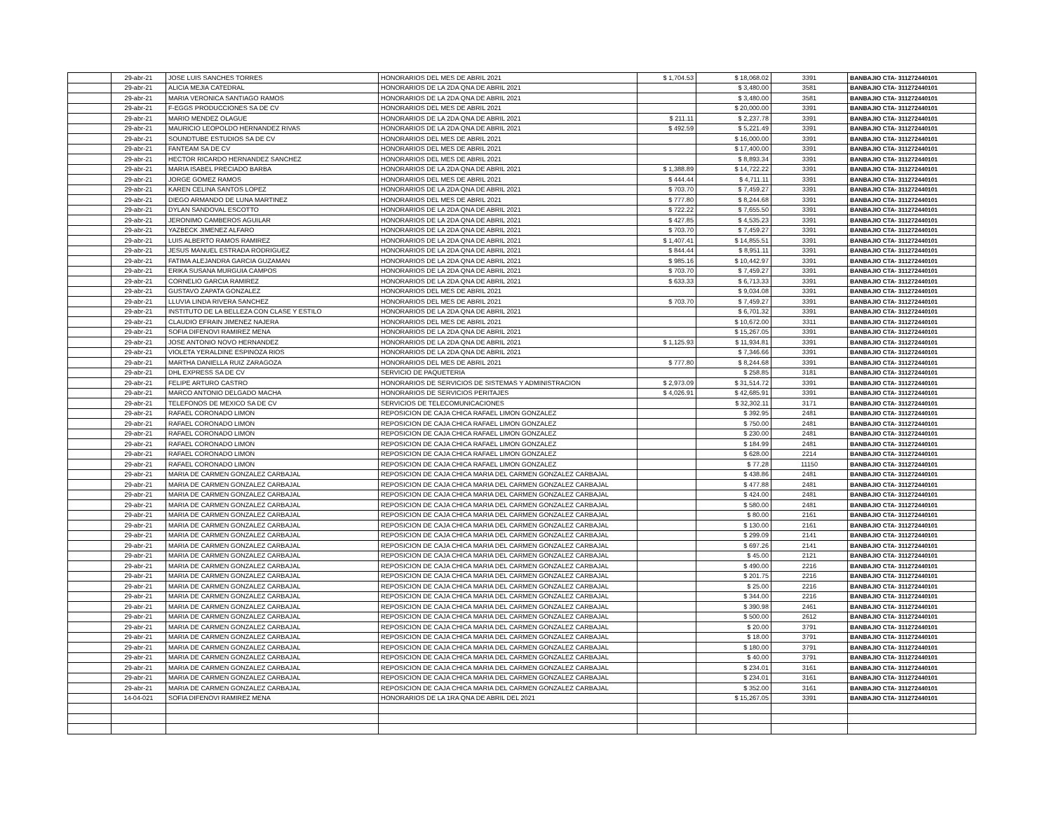| | 29-abr-21 | JOSE LUIS SANCHES TORRES | HONORARIOS DEL MES DE ABRIL 2021 | $ 1,704.53 | $ 18,068.02 | 3391 | BANBAJIO CTA- 311272440101 |
| | 29-abr-21 | ALICIA MEJIA CATEDRAL | HONORARIOS DE LA 2DA QNA DE ABRIL 2021 | | $ 3,480.00 | 3581 | BANBAJIO CTA- 311272440101 |
| | 29-abr-21 | MARIA VERONICA SANTIAGO RAMOS | HONORARIOS DE LA 2DA QNA DE ABRIL 2021 | | $ 3,480.00 | 3581 | BANBAJIO CTA- 311272440101 |
| | 29-abr-21 | F-EGGS PRODUCCIONES SA DE CV | HONORARIOS DEL MES DE ABRIL 2021 | | $ 20,000.00 | 3391 | BANBAJIO CTA- 311272440101 |
| | 29-abr-21 | MARIO MENDEZ OLAGUE | HONORARIOS DE LA 2DA QNA DE ABRIL 2021 | $ 211.11 | $ 2,237.78 | 3391 | BANBAJIO CTA- 311272440101 |
| | 29-abr-21 | MAURICIO LEOPOLDO HERNANDEZ RIVAS | HONORARIOS DE LA 2DA QNA DE ABRIL 2021 | $ 492.59 | $ 5,221.49 | 3391 | BANBAJIO CTA- 311272440101 |
| | 29-abr-21 | SOUNDTUBE ESTUDIOS SA DE CV | HONORARIOS DEL MES DE ABRIL 2021 | | $ 16,000.00 | 3391 | BANBAJIO CTA- 311272440101 |
| | 29-abr-21 | FANTEAM SA DE CV | HONORARIOS DEL MES DE ABRIL 2021 | | $ 17,400.00 | 3391 | BANBAJIO CTA- 311272440101 |
| | 29-abr-21 | HECTOR RICARDO HERNANDEZ SANCHEZ | HONORARIOS DEL MES DE ABRIL 2021 | | $ 8,893.34 | 3391 | BANBAJIO CTA- 311272440101 |
| | 29-abr-21 | MARIA ISABEL PRECIADO BARBA | HONORARIOS DE LA 2DA QNA DE ABRIL 2021 | $ 1,388.89 | $ 14,722.22 | 3391 | BANBAJIO CTA- 311272440101 |
| | 29-abr-21 | JORGE GOMEZ RAMOS | HONORARIOS DEL MES DE ABRIL 2021 | $ 444.44 | $ 4,711.11 | 3391 | BANBAJIO CTA- 311272440101 |
| | 29-abr-21 | KAREN CELINA SANTOS LOPEZ | HONORARIOS DE LA 2DA QNA DE ABRIL 2021 | $ 703.70 | $ 7,459.27 | 3391 | BANBAJIO CTA- 311272440101 |
| | 29-abr-21 | DIEGO ARMANDO DE LUNA MARTINEZ | HONORARIOS DEL MES DE ABRIL 2021 | $ 777.80 | $ 8,244.68 | 3391 | BANBAJIO CTA- 311272440101 |
| | 29-abr-21 | DYLAN SANDOVAL ESCOTTO | HONORARIOS DE LA 2DA QNA DE ABRIL 2021 | $ 722.22 | $ 7,655.50 | 3391 | BANBAJIO CTA- 311272440101 |
| | 29-abr-21 | JERONIMO CAMBEROS AGUILAR | HONORARIOS DE LA 2DA QNA DE ABRIL 2021 | $ 427.85 | $ 4,535.23 | 3391 | BANBAJIO CTA- 311272440101 |
| | 29-abr-21 | YAZBECK JIMENEZ ALFARO | HONORARIOS DE LA 2DA QNA DE ABRIL 2021 | $ 703.70 | $ 7,459.27 | 3391 | BANBAJIO CTA- 311272440101 |
| | 29-abr-21 | LUIS ALBERTO RAMOS RAMIREZ | HONORARIOS DE LA 2DA QNA DE ABRIL 2021 | $ 1,407.41 | $ 14,855.51 | 3391 | BANBAJIO CTA- 311272440101 |
| | 29-abr-21 | JESUS MANUEL ESTRADA RODRIGUEZ | HONORARIOS DE LA 2DA QNA DE ABRIL 2021 | $ 844.44 | $ 8,951.11 | 3391 | BANBAJIO CTA- 311272440101 |
| | 29-abr-21 | FATIMA ALEJANDRA GARCIA GUZAMAN | HONORARIOS DE LA 2DA QNA DE ABRIL 2021 | $ 985.16 | $ 10,442.97 | 3391 | BANBAJIO CTA- 311272440101 |
| | 29-abr-21 | ERIKA SUSANA MURGUIA CAMPOS | HONORARIOS DE LA 2DA QNA DE ABRIL 2021 | $ 703.70 | $ 7,459.27 | 3391 | BANBAJIO CTA- 311272440101 |
| | 29-abr-21 | CORNELIO GARCIA RAMIREZ | HONORARIOS DE LA 2DA QNA DE ABRIL 2021 | $ 633.33 | $ 6,713.33 | 3391 | BANBAJIO CTA- 311272440101 |
| | 29-abr-21 | GUSTAVO ZAPATA GONZALEZ | HONORARIOS DEL MES DE ABRIL 2021 | | $ 9,034.08 | 3391 | BANBAJIO CTA- 311272440101 |
| | 29-abr-21 | LLUVIA LINDA RIVERA SANCHEZ | HONORARIOS DEL MES DE ABRIL 2021 | $ 703.70 | $ 7,459.27 | 3391 | BANBAJIO CTA- 311272440101 |
| | 29-abr-21 | INSTITUTO DE LA BELLEZA CON CLASE Y ESTILO | HONORARIOS DE LA 2DA QNA DE ABRIL 2021 | | $ 6,701.32 | 3391 | BANBAJIO CTA- 311272440101 |
| | 29-abr-21 | CLAUDIO EFRAIN JIMENEZ NAJERA | HONORARIOS DEL MES DE ABRIL 2021 | | $ 10,672.00 | 3311 | BANBAJIO CTA- 311272440101 |
| | 29-abr-21 | SOFIA DIFENOVI RAMIREZ MENA | HONORARIOS DE LA 2DA QNA DE ABRIL 2021 | | $ 15,267.05 | 3391 | BANBAJIO CTA- 311272440101 |
| | 29-abr-21 | JOSE ANTONIO NOVO HERNANDEZ | HONORARIOS DE LA 2DA QNA DE ABRIL 2021 | $ 1,125.93 | $ 11,934.81 | 3391 | BANBAJIO CTA- 311272440101 |
| | 29-abr-21 | VIOLETA YERALDINE ESPINOZA RIOS | HONORARIOS DE LA 2DA QNA DE ABRIL 2021 | | $ 7,346.66 | 3391 | BANBAJIO CTA- 311272440101 |
| | 29-abr-21 | MARTHA DANIELLA RUIZ ZARAGOZA | HONORARIOS DEL MES DE ABRIL 2021 | $ 777.80 | $ 8,244.68 | 3391 | BANBAJIO CTA- 311272440101 |
| | 29-abr-21 | DHL EXPRESS SA DE CV | SERVICIO DE PAQUETERIA | | $ 258.85 | 3181 | BANBAJIO CTA- 311272440101 |
| | 29-abr-21 | FELIPE ARTURO CASTRO | HONORARIOS DE SERVICIOS DE SISTEMAS Y ADMINISTRACION | $ 2,973.09 | $ 31,514.72 | 3391 | BANBAJIO CTA- 311272440101 |
| | 29-abr-21 | MARCO ANTONIO DELGADO MACHA | HONORARIOS DE SERVICIOS PERITAJES | $ 4,026.91 | $ 42,685.91 | 3391 | BANBAJIO CTA- 311272440101 |
| | 29-abr-21 | TELEFONOS DE MEXICO SA DE CV | SERVICIOS DE TELECOMUNICACIONES | | $ 32,302.11 | 3171 | BANBAJIO CTA- 311272440101 |
| | 29-abr-21 | RAFAEL CORONADO LIMON | REPOSICION DE CAJA CHICA RAFAEL LIMON GONZALEZ | | $ 392.95 | 2481 | BANBAJIO CTA- 311272440101 |
| | 29-abr-21 | RAFAEL CORONADO LIMON | REPOSICION DE CAJA CHICA RAFAEL LIMON GONZALEZ | | $ 750.00 | 2481 | BANBAJIO CTA- 311272440101 |
| | 29-abr-21 | RAFAEL CORONADO LIMON | REPOSICION DE CAJA CHICA RAFAEL LIMON GONZALEZ | | $ 230.00 | 2481 | BANBAJIO CTA- 311272440101 |
| | 29-abr-21 | RAFAEL CORONADO LIMON | REPOSICION DE CAJA CHICA RAFAEL LIMON GONZALEZ | | $ 184.99 | 2481 | BANBAJIO CTA- 311272440101 |
| | 29-abr-21 | RAFAEL CORONADO LIMON | REPOSICION DE CAJA CHICA RAFAEL LIMON GONZALEZ | | $ 628.00 | 2214 | BANBAJIO CTA- 311272440101 |
| | 29-abr-21 | RAFAEL CORONADO LIMON | REPOSICION DE CAJA CHICA RAFAEL LIMON GONZALEZ | | $ 77.28 | 11150 | BANBAJIO CTA- 311272440101 |
| | 29-abr-21 | MARIA DE CARMEN GONZALEZ CARBAJAL | REPOSICION DE CAJA CHICA MARIA DEL CARMEN GONZALEZ CARBAJAL | | $ 438.86 | 2481 | BANBAJIO CTA- 311272440101 |
| | 29-abr-21 | MARIA DE CARMEN GONZALEZ CARBAJAL | REPOSICION DE CAJA CHICA MARIA DEL CARMEN GONZALEZ CARBAJAL | | $ 477.88 | 2481 | BANBAJIO CTA- 311272440101 |
| | 29-abr-21 | MARIA DE CARMEN GONZALEZ CARBAJAL | REPOSICION DE CAJA CHICA MARIA DEL CARMEN GONZALEZ CARBAJAL | | $ 424.00 | 2481 | BANBAJIO CTA- 311272440101 |
| | 29-abr-21 | MARIA DE CARMEN GONZALEZ CARBAJAL | REPOSICION DE CAJA CHICA MARIA DEL CARMEN GONZALEZ CARBAJAL | | $ 580.00 | 2481 | BANBAJIO CTA- 311272440101 |
| | 29-abr-21 | MARIA DE CARMEN GONZALEZ CARBAJAL | REPOSICION DE CAJA CHICA MARIA DEL CARMEN GONZALEZ CARBAJAL | | $ 80.00 | 2161 | BANBAJIO CTA- 311272440101 |
| | 29-abr-21 | MARIA DE CARMEN GONZALEZ CARBAJAL | REPOSICION DE CAJA CHICA MARIA DEL CARMEN GONZALEZ CARBAJAL | | $ 130.00 | 2161 | BANBAJIO CTA- 311272440101 |
| | 29-abr-21 | MARIA DE CARMEN GONZALEZ CARBAJAL | REPOSICION DE CAJA CHICA MARIA DEL CARMEN GONZALEZ CARBAJAL | | $ 299.09 | 2141 | BANBAJIO CTA- 311272440101 |
| | 29-abr-21 | MARIA DE CARMEN GONZALEZ CARBAJAL | REPOSICION DE CAJA CHICA MARIA DEL CARMEN GONZALEZ CARBAJAL | | $ 697.26 | 2141 | BANBAJIO CTA- 311272440101 |
| | 29-abr-21 | MARIA DE CARMEN GONZALEZ CARBAJAL | REPOSICION DE CAJA CHICA MARIA DEL CARMEN GONZALEZ CARBAJAL | | $ 45.00 | 2121 | BANBAJIO CTA- 311272440101 |
| | 29-abr-21 | MARIA DE CARMEN GONZALEZ CARBAJAL | REPOSICION DE CAJA CHICA MARIA DEL CARMEN GONZALEZ CARBAJAL | | $ 490.00 | 2216 | BANBAJIO CTA- 311272440101 |
| | 29-abr-21 | MARIA DE CARMEN GONZALEZ CARBAJAL | REPOSICION DE CAJA CHICA MARIA DEL CARMEN GONZALEZ CARBAJAL | | $ 201.75 | 2216 | BANBAJIO CTA- 311272440101 |
| | 29-abr-21 | MARIA DE CARMEN GONZALEZ CARBAJAL | REPOSICION DE CAJA CHICA MARIA DEL CARMEN GONZALEZ CARBAJAL | | $ 25.00 | 2216 | BANBAJIO CTA- 311272440101 |
| | 29-abr-21 | MARIA DE CARMEN GONZALEZ CARBAJAL | REPOSICION DE CAJA CHICA MARIA DEL CARMEN GONZALEZ CARBAJAL | | $ 344.00 | 2216 | BANBAJIO CTA- 311272440101 |
| | 29-abr-21 | MARIA DE CARMEN GONZALEZ CARBAJAL | REPOSICION DE CAJA CHICA MARIA DEL CARMEN GONZALEZ CARBAJAL | | $ 390.98 | 2461 | BANBAJIO CTA- 311272440101 |
| | 29-abr-21 | MARIA DE CARMEN GONZALEZ CARBAJAL | REPOSICION DE CAJA CHICA MARIA DEL CARMEN GONZALEZ CARBAJAL | | $ 500.00 | 2612 | BANBAJIO CTA- 311272440101 |
| | 29-abr-21 | MARIA DE CARMEN GONZALEZ CARBAJAL | REPOSICION DE CAJA CHICA MARIA DEL CARMEN GONZALEZ CARBAJAL | | $ 20.00 | 3791 | BANBAJIO CTA- 311272440101 |
| | 29-abr-21 | MARIA DE CARMEN GONZALEZ CARBAJAL | REPOSICION DE CAJA CHICA MARIA DEL CARMEN GONZALEZ CARBAJAL | | $ 18.00 | 3791 | BANBAJIO CTA- 311272440101 |
| | 29-abr-21 | MARIA DE CARMEN GONZALEZ CARBAJAL | REPOSICION DE CAJA CHICA MARIA DEL CARMEN GONZALEZ CARBAJAL | | $ 180.00 | 3791 | BANBAJIO CTA- 311272440101 |
| | 29-abr-21 | MARIA DE CARMEN GONZALEZ CARBAJAL | REPOSICION DE CAJA CHICA MARIA DEL CARMEN GONZALEZ CARBAJAL | | $ 40.00 | 3791 | BANBAJIO CTA- 311272440101 |
| | 29-abr-21 | MARIA DE CARMEN GONZALEZ CARBAJAL | REPOSICION DE CAJA CHICA MARIA DEL CARMEN GONZALEZ CARBAJAL | | $ 234.01 | 3161 | BANBAJIO CTA- 311272440101 |
| | 29-abr-21 | MARIA DE CARMEN GONZALEZ CARBAJAL | REPOSICION DE CAJA CHICA MARIA DEL CARMEN GONZALEZ CARBAJAL | | $ 234.01 | 3161 | BANBAJIO CTA- 311272440101 |
| | 29-abr-21 | MARIA DE CARMEN GONZALEZ CARBAJAL | REPOSICION DE CAJA CHICA MARIA DEL CARMEN GONZALEZ CARBAJAL | | $ 352.00 | 3161 | BANBAJIO CTA- 311272440101 |
| | 14-04-021 | SOFIA DIFENOVI RAMIREZ MENA | HONORARIOS DE LA 1RA QNA DE ABRIL DEL 2021 | | $ 15,267.05 | 3391 | BANBAJIO CTA- 311272440101 |